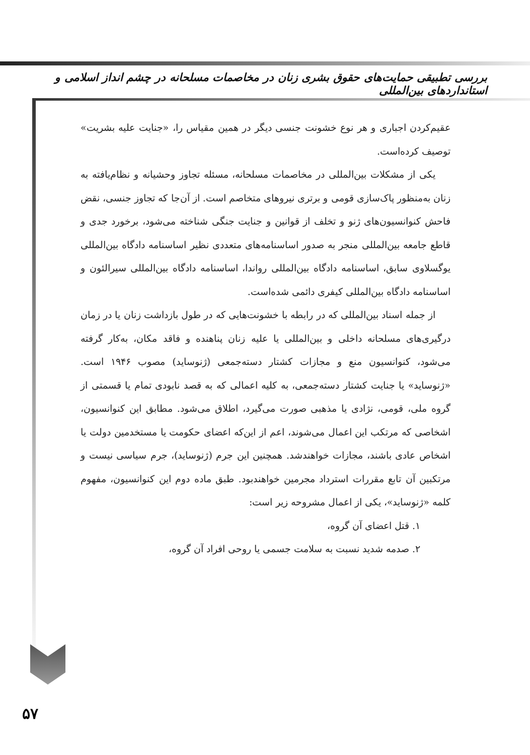بررسی تطبیقی حمایت‌های حقوق بشری زنان در مخاصمات مسلحانه در چشم انداز اسلامی و استانداردهای بین‌المللی
عقیم‌کردن اجباری و هر نوع خشونت جنسی دیگر در همین مقیاس را، «جنایت علیه بشریت» توصیف کرده‌است.
یکی از مشکلات بین‌المللی در مخاصمات مسلحانه، مسئله تجاوز وحشیانه و نظام‌یافته به زنان به‌منظور پاک‌سازی قومی و برتری نیروهای متخاصم است. از آن‌جا که تجاوز جنسی، نقض فاحش کنوانسیون‌های ژنو و تخلف از قوانین و جنایت جنگی شناخته می‌شود، برخورد جدی و قاطع جامعه بین‌المللی منجر به صدور اساسنامه‌های متعددی نظیر اساسنامه دادگاه بین‌المللی یوگسلاوی سابق، اساسنامه دادگاه بین‌المللی رواندا، اساسنامه دادگاه بین‌المللی سیرالئون و اساسنامه دادگاه بین‌المللی کیفری دائمی شده‌است.
از جمله اسناد بین‌المللی که در رابطه با خشونت‌هایی که در طول بازداشت زنان یا در زمان درگیری‌های مسلحانه داخلی و بین‌المللی یا علیه زنان پناهنده و فاقد مکان، به‌کار گرفته می‌شود، کنوانسیون منع و مجازات کشتار دسته‌جمعی (ژنوساید) مصوب ۱۹۴۶ است. «ژنوساید» یا جنایت کشتار دسته‌جمعی، به کلیه اعمالی که به قصد نابودی تمام یا قسمتی از گروه ملی، قومی، نژادی یا مذهبی صورت می‌گیرد، اطلاق می‌شود. مطابق این کنوانسیون، اشخاصی که مرتکب این اعمال می‌شوند، اعم از این‌که اعضای حکومت یا مستخدمین دولت یا اشخاص عادی باشند، مجازات خواهندشد. همچنین این جرم (ژنوساید)، جرم سیاسی نیست و مرتکبین آن تابع مقررات استرداد مجرمین خواهندبود. طبق ماده دوم این کنوانسیون، مفهوم کلمه «ژنوساید»، یکی از اعمال مشروحه زیر است:
۱. قتل اعضای آن گروه،
۲. صدمه شدید نسبت به سلامت جسمی یا روحی افراد آن گروه،
۵۷